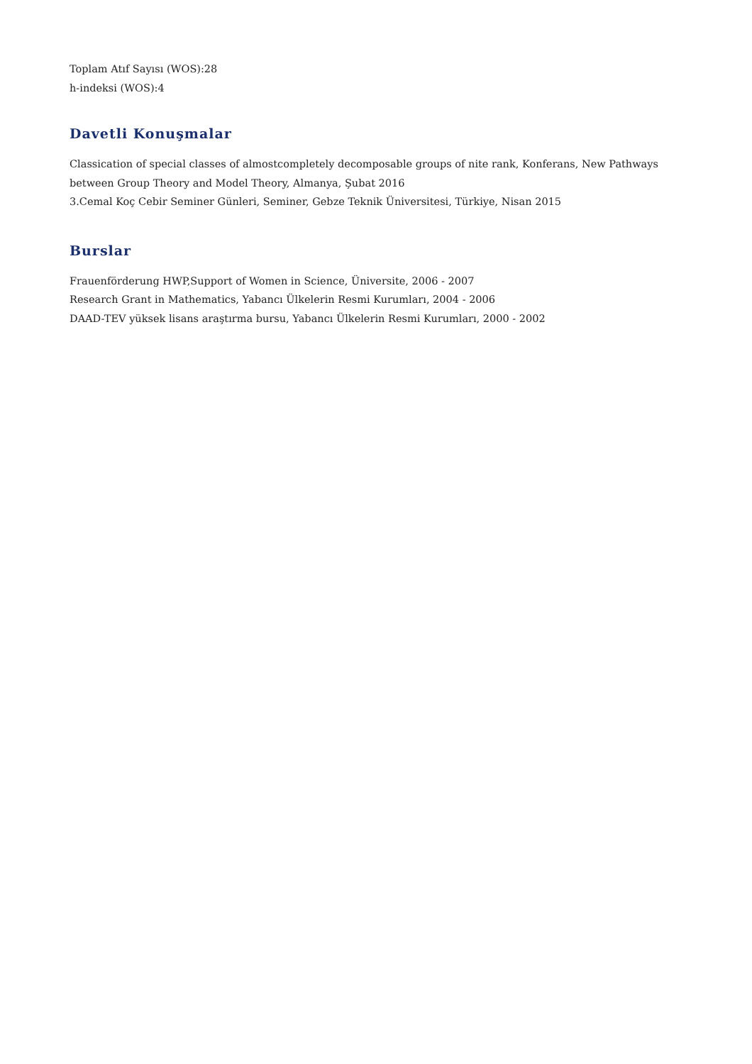Toplam Atıf Sayısı (WOS):28
h-indeksi (WOS):4
Davetli Konuşmalar
Classication of special classes of almostcompletely decomposable groups of nite rank, Konferans, New Pathways between Group Theory and Model Theory, Almanya, Şubat 2016
3.Cemal Koç Cebir Seminer Günleri, Seminer, Gebze Teknik Üniversitesi, Türkiye, Nisan 2015
Burslar
Frauenförderung HWP,Support of Women in Science, Üniversite, 2006 - 2007
Research Grant in Mathematics, Yabancı Ülkelerin Resmi Kurumları, 2004 - 2006
DAAD-TEV yüksek lisans araştırma bursu, Yabancı Ülkelerin Resmi Kurumları, 2000 - 2002